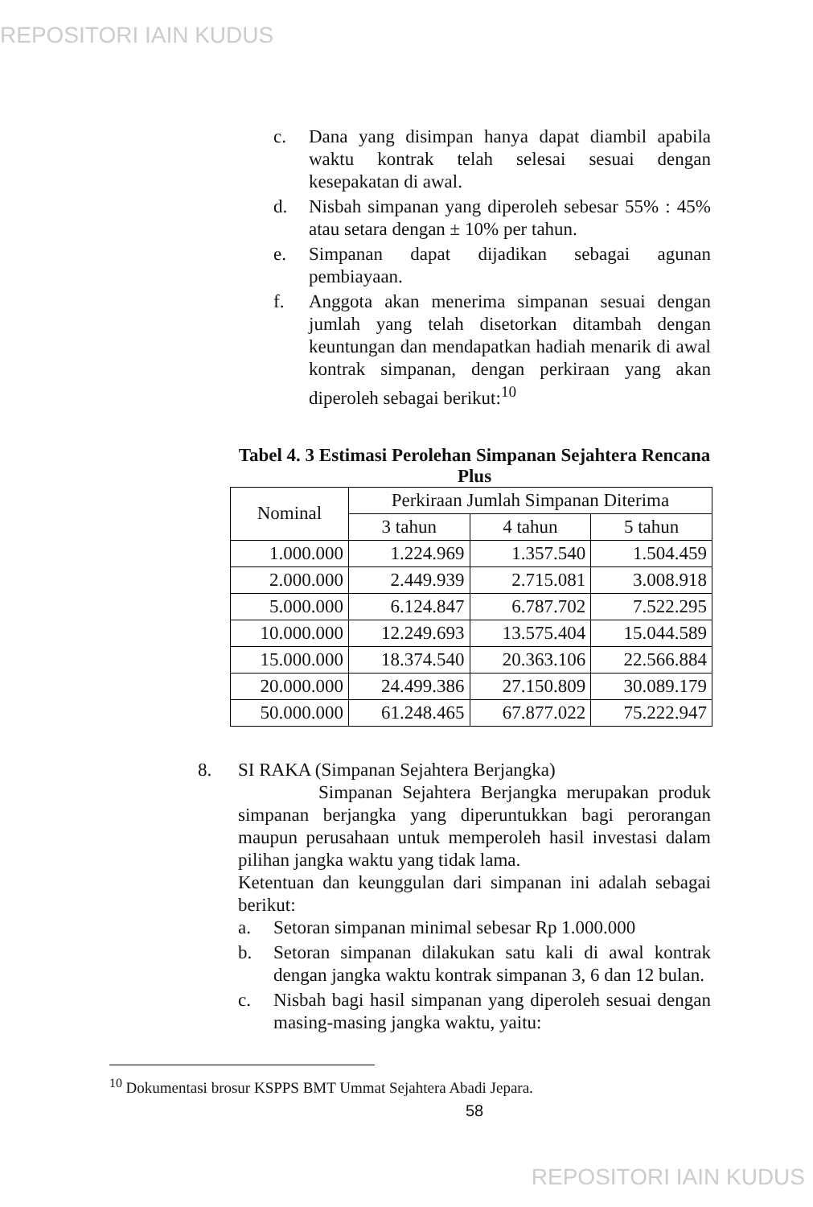REPOSITORI IAIN KUDUS
c. Dana yang disimpan hanya dapat diambil apabila waktu kontrak telah selesai sesuai dengan kesepakatan di awal.
d. Nisbah simpanan yang diperoleh sebesar 55% : 45% atau setara dengan ± 10% per tahun.
e. Simpanan dapat dijadikan sebagai agunan pembiayaan.
f. Anggota akan menerima simpanan sesuai dengan jumlah yang telah disetorkan ditambah dengan keuntungan dan mendapatkan hadiah menarik di awal kontrak simpanan, dengan perkiraan yang akan diperoleh sebagai berikut:<sup>10</sup>
Tabel 4. 3 Estimasi Perolehan Simpanan Sejahtera Rencana Plus
| Nominal | Perkiraan Jumlah Simpanan Diterima | | |
| --- | --- | --- | --- |
| | 3 tahun | 4 tahun | 5 tahun |
| 1.000.000 | 1.224.969 | 1.357.540 | 1.504.459 |
| 2.000.000 | 2.449.939 | 2.715.081 | 3.008.918 |
| 5.000.000 | 6.124.847 | 6.787.702 | 7.522.295 |
| 10.000.000 | 12.249.693 | 13.575.404 | 15.044.589 |
| 15.000.000 | 18.374.540 | 20.363.106 | 22.566.884 |
| 20.000.000 | 24.499.386 | 27.150.809 | 30.089.179 |
| 50.000.000 | 61.248.465 | 67.877.022 | 75.222.947 |
8. SI RAKA (Simpanan Sejahtera Berjangka)
Simpanan Sejahtera Berjangka merupakan produk simpanan berjangka yang diperuntukkan bagi perorangan maupun perusahaan untuk memperoleh hasil investasi dalam pilihan jangka waktu yang tidak lama.
Ketentuan dan keunggulan dari simpanan ini adalah sebagai berikut:
a. Setoran simpanan minimal sebesar Rp 1.000.000
b. Setoran simpanan dilakukan satu kali di awal kontrak dengan jangka waktu kontrak simpanan 3, 6 dan 12 bulan.
c. Nisbah bagi hasil simpanan yang diperoleh sesuai dengan masing-masing jangka waktu, yaitu:
<sup>10</sup> Dokumentasi brosur KSPPS BMT Ummat Sejahtera Abadi Jepara.
58
REPOSITORI IAIN KUDUS